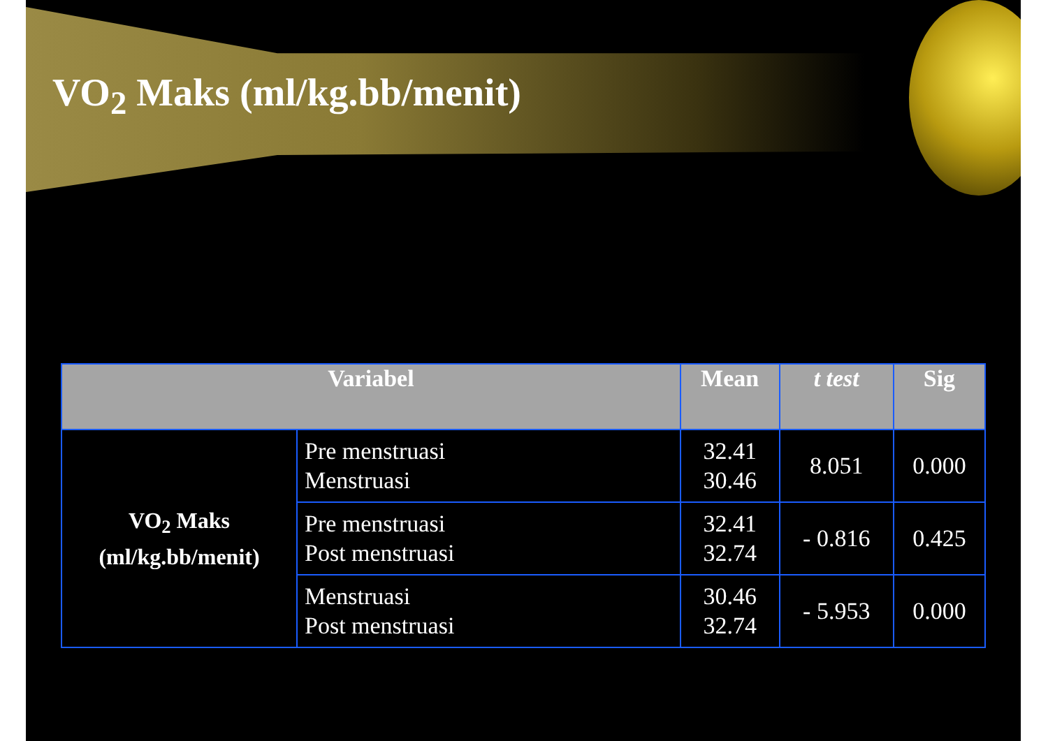VO<sub>2</sub> Maks (ml/kg.bb/menit)
| Variabel | | Mean | t test | Sig |
| --- | --- | --- | --- | --- |
| VO<sub>2</sub> Maks (ml/kg.bb/menit) | Pre menstruasi Menstruasi | 32.41 30.46 | 8.051 | 0.000 |
| | Pre menstruasi Post menstruasi | 32.41 32.74 | - 0.816 | 0.425 |
| | Menstruasi Post menstruasi | 30.46 32.74 | - 5.953 | 0.000 |